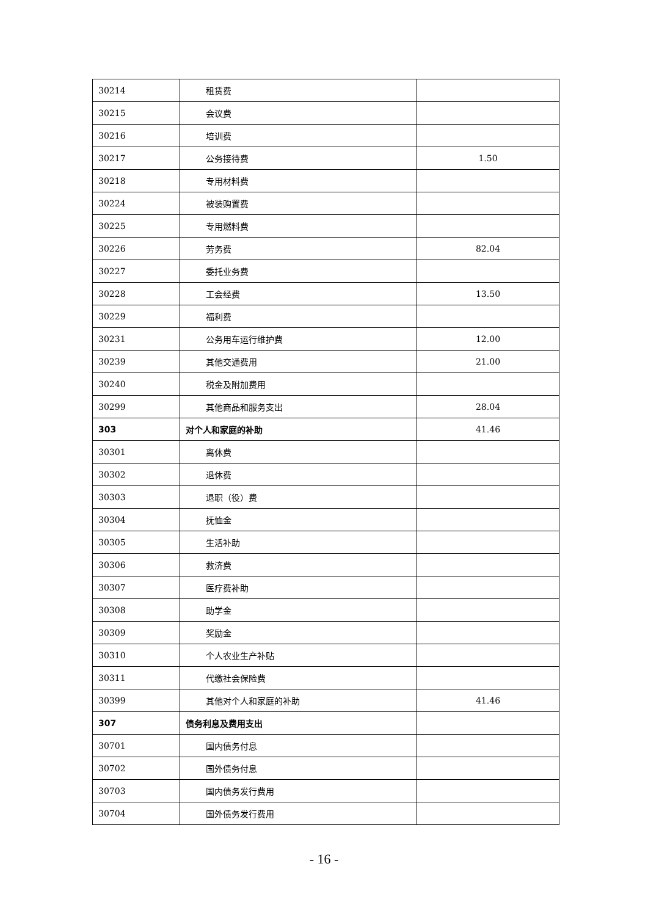| 30214 | 租赁费 | |
| 30215 | 会议费 | |
| 30216 | 培训费 | |
| 30217 | 公务接待费 | 1.50 |
| 30218 | 专用材料费 | |
| 30224 | 被装购置费 | |
| 30225 | 专用燃料费 | |
| 30226 | 劳务费 | 82.04 |
| 30227 | 委托业务费 | |
| 30228 | 工会经费 | 13.50 |
| 30229 | 福利费 | |
| 30231 | 公务用车运行维护费 | 12.00 |
| 30239 | 其他交通费用 | 21.00 |
| 30240 | 税金及附加费用 | |
| 30299 | 其他商品和服务支出 | 28.04 |
| 303 | 对个人和家庭的补助 | 41.46 |
| 30301 | 离休费 | |
| 30302 | 退休费 | |
| 30303 | 退职（役）费 | |
| 30304 | 抚恤金 | |
| 30305 | 生活补助 | |
| 30306 | 救济费 | |
| 30307 | 医疗费补助 | |
| 30308 | 助学金 | |
| 30309 | 奖励金 | |
| 30310 | 个人农业生产补贴 | |
| 30311 | 代缴社会保险费 | |
| 30399 | 其他对个人和家庭的补助 | 41.46 |
| 307 | 债务利息及费用支出 | |
| 30701 | 国内债务付息 | |
| 30702 | 国外债务付息 | |
| 30703 | 国内债务发行费用 | |
| 30704 | 国外债务发行费用 | |
- 16 -